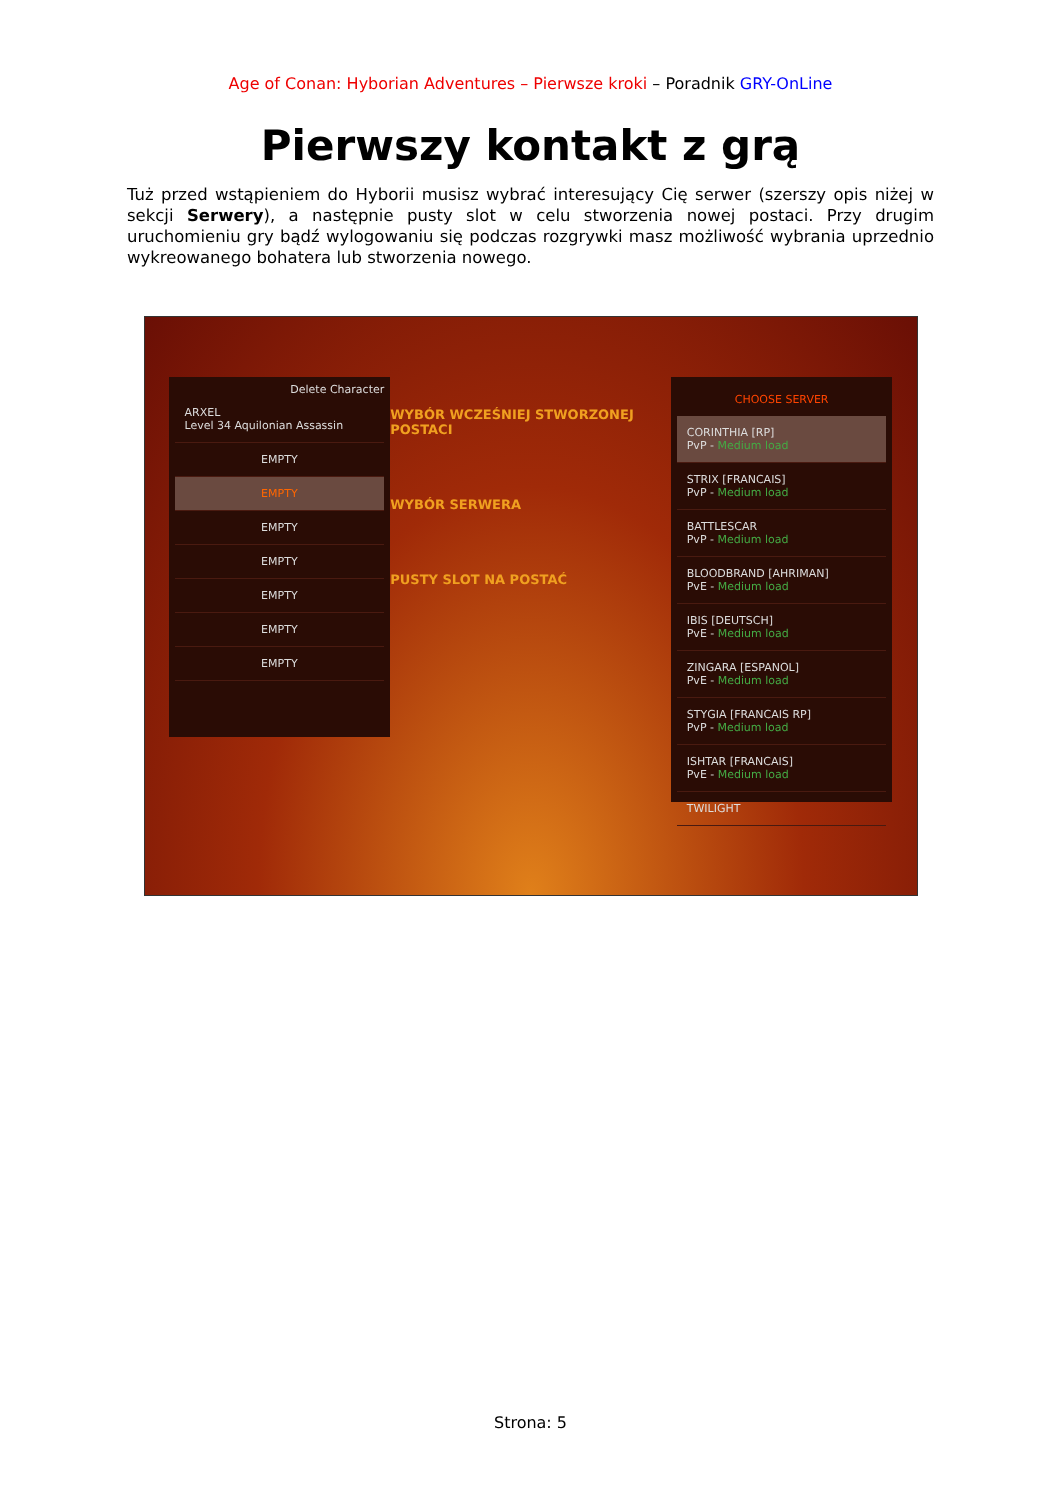Age of Conan: Hyborian Adventures – Pierwsze kroki – Poradnik GRY-OnLine
Pierwszy kontakt z grą
Tuż przed wstąpieniem do Hyborii musisz wybrać interesujący Cię serwer (szerszy opis niżej w sekcji Serwery), a następnie pusty slot w celu stworzenia nowej postaci. Przy drugim uruchomieniu gry bądź wylogowaniu się podczas rozgrywki masz możliwość wybrania uprzednio wykreowanego bohatera lub stworzenia nowego.
Delete Character
ARXEL
Level 34 Aquilonian Assassin
EMPTY
EMPTY
EMPTY
EMPTY
EMPTY
EMPTY
EMPTY
WYBÓR WCZEŚNIEJ STWORZONEJ POSTACI
WYBÓR SERWERA
PUSTY SLOT NA POSTAĆ
CHOOSE SERVER
CORINTHIA [RP]
PvP - Medium load
STRIX [FRANCAIS]
PvP - Medium load
BATTLESCAR
PvP - Medium load
BLOODBRAND [AHRIMAN]
PvE - Medium load
IBIS [DEUTSCH]
PvE - Medium load
ZINGARA [ESPANOL]
PvE - Medium load
STYGIA [FRANCAIS RP]
PvP - Medium load
ISHTAR [FRANCAIS]
PvE - Medium load
TWILIGHT
Strona: 5